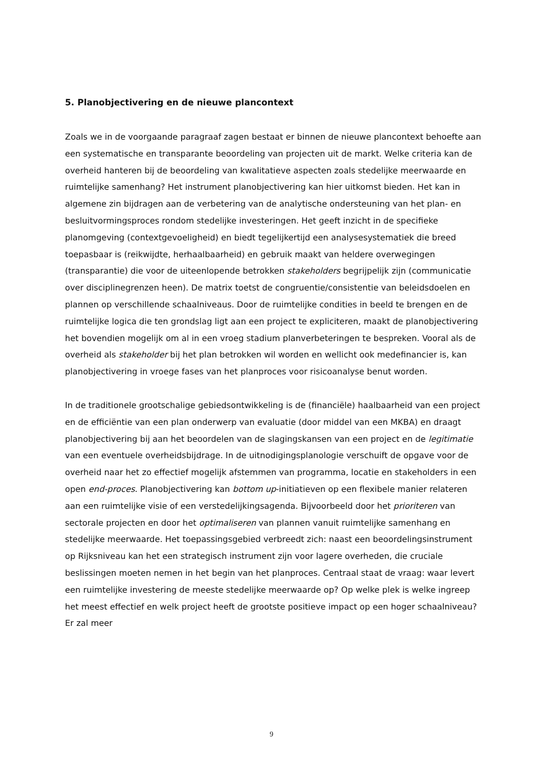5. Planobjectivering en de nieuwe plancontext
Zoals we in de voorgaande paragraaf zagen bestaat er binnen de nieuwe plancontext behoefte aan een systematische en transparante beoordeling van projecten uit de markt. Welke criteria kan de overheid hanteren bij de beoordeling van kwalitatieve aspecten zoals stedelijke meerwaarde en ruimtelijke samenhang? Het instrument planobjectivering kan hier uitkomst bieden. Het kan in algemene zin bijdragen aan de verbetering van de analytische ondersteuning van het plan- en besluitvormingsproces rondom stedelijke investeringen. Het geeft inzicht in de specifieke planomgeving (contextgevoeligheid) en biedt tegelijkertijd een analysesystematiek die breed toepasbaar is (reikwijdte, herhaalbaarheid) en gebruik maakt van heldere overwegingen (transparantie) die voor de uiteenlopende betrokken stakeholders begrijpelijk zijn (communicatie over disciplinegrenzen heen). De matrix toetst de congruentie/consistentie van beleidsdoelen en plannen op verschillende schaalniveaus. Door de ruimtelijke condities in beeld te brengen en de ruimtelijke logica die ten grondslag ligt aan een project te expliciteren, maakt de planobjectivering het bovendien mogelijk om al in een vroeg stadium planverbeteringen te bespreken. Vooral als de overheid als stakeholder bij het plan betrokken wil worden en wellicht ook medefinancier is, kan planobjectivering in vroege fases van het planproces voor risicoanalyse benut worden.
In de traditionele grootschalige gebiedsontwikkeling is de (financiële) haalbaarheid van een project en de efficiëntie van een plan onderwerp van evaluatie (door middel van een MKBA) en draagt planobjectivering bij aan het beoordelen van de slagingskansen van een project en de legitimatie van een eventuele overheidsbijdrage. In de uitnodigingsplanologie verschuift de opgave voor de overheid naar het zo effectief mogelijk afstemmen van programma, locatie en stakeholders in een open end-proces. Planobjectivering kan bottom up-initiatieven op een flexibele manier relateren aan een ruimtelijke visie of een verstedelijkingsagenda. Bijvoorbeeld door het prioriteren van sectorale projecten en door het optimaliseren van plannen vanuit ruimtelijke samenhang en stedelijke meerwaarde. Het toepassingsgebied verbreedt zich: naast een beoordelingsinstrument op Rijksniveau kan het een strategisch instrument zijn voor lagere overheden, die cruciale beslissingen moeten nemen in het begin van het planproces. Centraal staat de vraag: waar levert een ruimtelijke investering de meeste stedelijke meerwaarde op? Op welke plek is welke ingreep het meest effectief en welk project heeft de grootste positieve impact op een hoger schaalniveau? Er zal meer
9